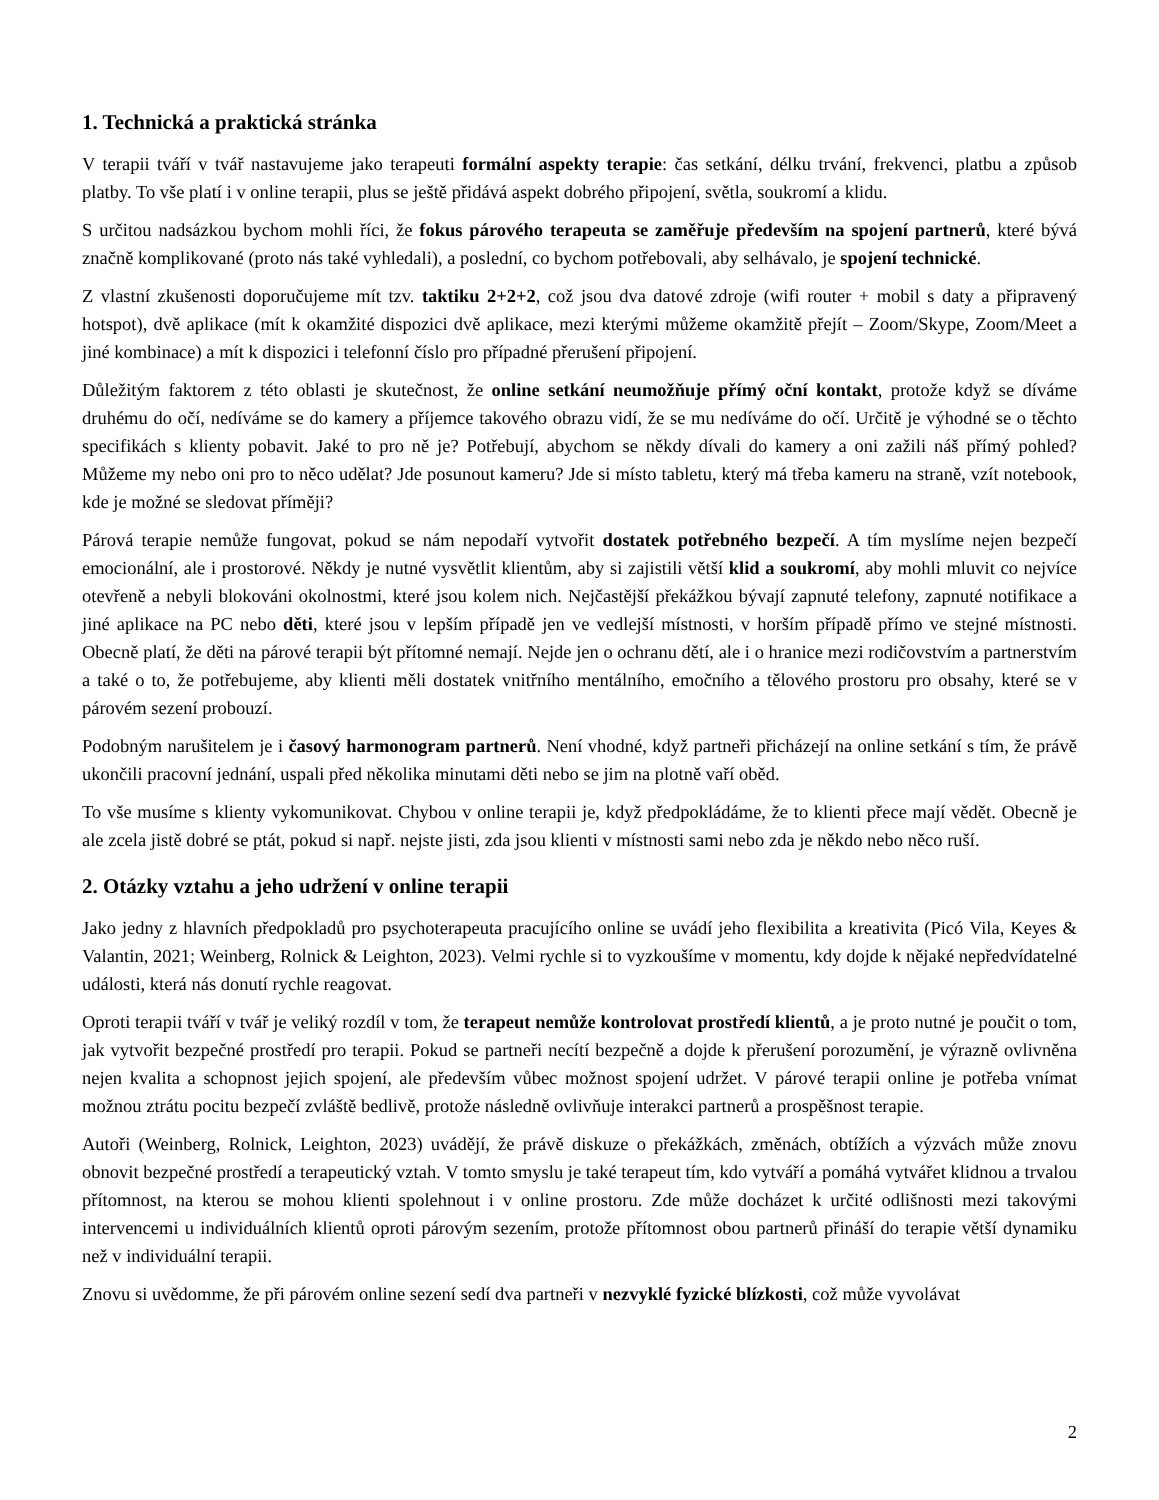1. Technická a praktická stránka
V terapii tváří v tvář nastavujeme jako terapeuti formální aspekty terapie: čas setkání, délku trvání, frekvenci, platbu a způsob platby. To vše platí i v online terapii, plus se ještě přidává aspekt dobrého připojení, světla, soukromí a klidu.
S určitou nadsázkou bychom mohli říci, že fokus párového terapeuta se zaměřuje především na spojení partnerů, které bývá značně komplikované (proto nás také vyhledali), a poslední, co bychom potřebovali, aby selhávalo, je spojení technické.
Z vlastní zkušenosti doporučujeme mít tzv. taktiku 2+2+2, což jsou dva datové zdroje (wifi router + mobil s daty a připravený hotspot), dvě aplikace (mít k okamžité dispozici dvě aplikace, mezi kterými můžeme okamžitě přejít – Zoom/Skype, Zoom/Meet a jiné kombinace) a mít k dispozici i telefonní číslo pro případné přerušení připojení.
Důležitým faktorem z této oblasti je skutečnost, že online setkání neumožňuje přímý oční kontakt, protože když se díváme druhému do očí, nedíváme se do kamery a příjemce takového obrazu vidí, že se mu nedíváme do očí. Určitě je výhodné se o těchto specifikách s klienty pobavit. Jaké to pro ně je? Potřebují, abychom se někdy dívali do kamery a oni zažili náš přímý pohled? Můžeme my nebo oni pro to něco udělat? Jde posunout kameru? Jde si místo tabletu, který má třeba kameru na straně, vzít notebook, kde je možné se sledovat příměji?
Párová terapie nemůže fungovat, pokud se nám nepodaří vytvořit dostatek potřebného bezpečí. A tím myslíme nejen bezpečí emocionální, ale i prostorové. Někdy je nutné vysvětlit klientům, aby si zajistili větší klid a soukromí, aby mohli mluvit co nejvíce otevřeně a nebyli blokováni okolnostmi, které jsou kolem nich. Nejčastější překážkou bývají zapnuté telefony, zapnuté notifikace a jiné aplikace na PC nebo děti, které jsou v lepším případě jen ve vedlejší místnosti, v horším případě přímo ve stejné místnosti. Obecně platí, že děti na párové terapii být přítomné nemají. Nejde jen o ochranu dětí, ale i o hranice mezi rodičovstvím a partnerstvím a také o to, že potřebujeme, aby klienti měli dostatek vnitřního mentálního, emočního a tělového prostoru pro obsahy, které se v párovém sezení probouzí.
Podobným narušitelem je i časový harmonogram partnerů. Není vhodné, když partneři přicházejí na online setkání s tím, že právě ukončili pracovní jednání, uspali před několika minutami děti nebo se jim na plotně vaří oběd.
To vše musíme s klienty vykomunikovat. Chybou v online terapii je, když předpokládáme, že to klienti přece mají vědět. Obecně je ale zcela jistě dobré se ptát, pokud si např. nejste jisti, zda jsou klienti v místnosti sami nebo zda je někdo nebo něco ruší.
2. Otázky vztahu a jeho udržení v online terapii
Jako jedny z hlavních předpokladů pro psychoterapeuta pracujícího online se uvádí jeho flexibilita a kreativita (Picó Vila, Keyes & Valantin, 2021; Weinberg, Rolnick & Leighton, 2023). Velmi rychle si to vyzkoušíme v momentu, kdy dojde k nějaké nepředvídatelné události, která nás donutí rychle reagovat.
Oproti terapii tváří v tvář je veliký rozdíl v tom, že terapeut nemůže kontrolovat prostředí klientů, a je proto nutné je poučit o tom, jak vytvořit bezpečné prostředí pro terapii. Pokud se partneři necítí bezpečně a dojde k přerušení porozumění, je výrazně ovlivněna nejen kvalita a schopnost jejich spojení, ale především vůbec možnost spojení udržet. V párové terapii online je potřeba vnímat možnou ztrátu pocitu bezpečí zvláště bedlivě, protože následně ovlivňuje interakci partnerů a prospěšnost terapie.
Autoři (Weinberg, Rolnick, Leighton, 2023) uvádějí, že právě diskuze o překážkách, změnách, obtížích a výzvách může znovu obnovit bezpečné prostředí a terapeutický vztah. V tomto smyslu je také terapeut tím, kdo vytváří a pomáhá vytvářet klidnou a trvalou přítomnost, na kterou se mohou klienti spolehnout i v online prostoru. Zde může docházet k určité odlišnosti mezi takovými intervencemi u individuálních klientů oproti párovým sezením, protože přítomnost obou partnerů přináší do terapie větší dynamiku než v individuální terapii.
Znovu si uvědomme, že při párovém online sezení sedí dva partneři v nezvyklé fyzické blízkosti, což může vyvolávat
2